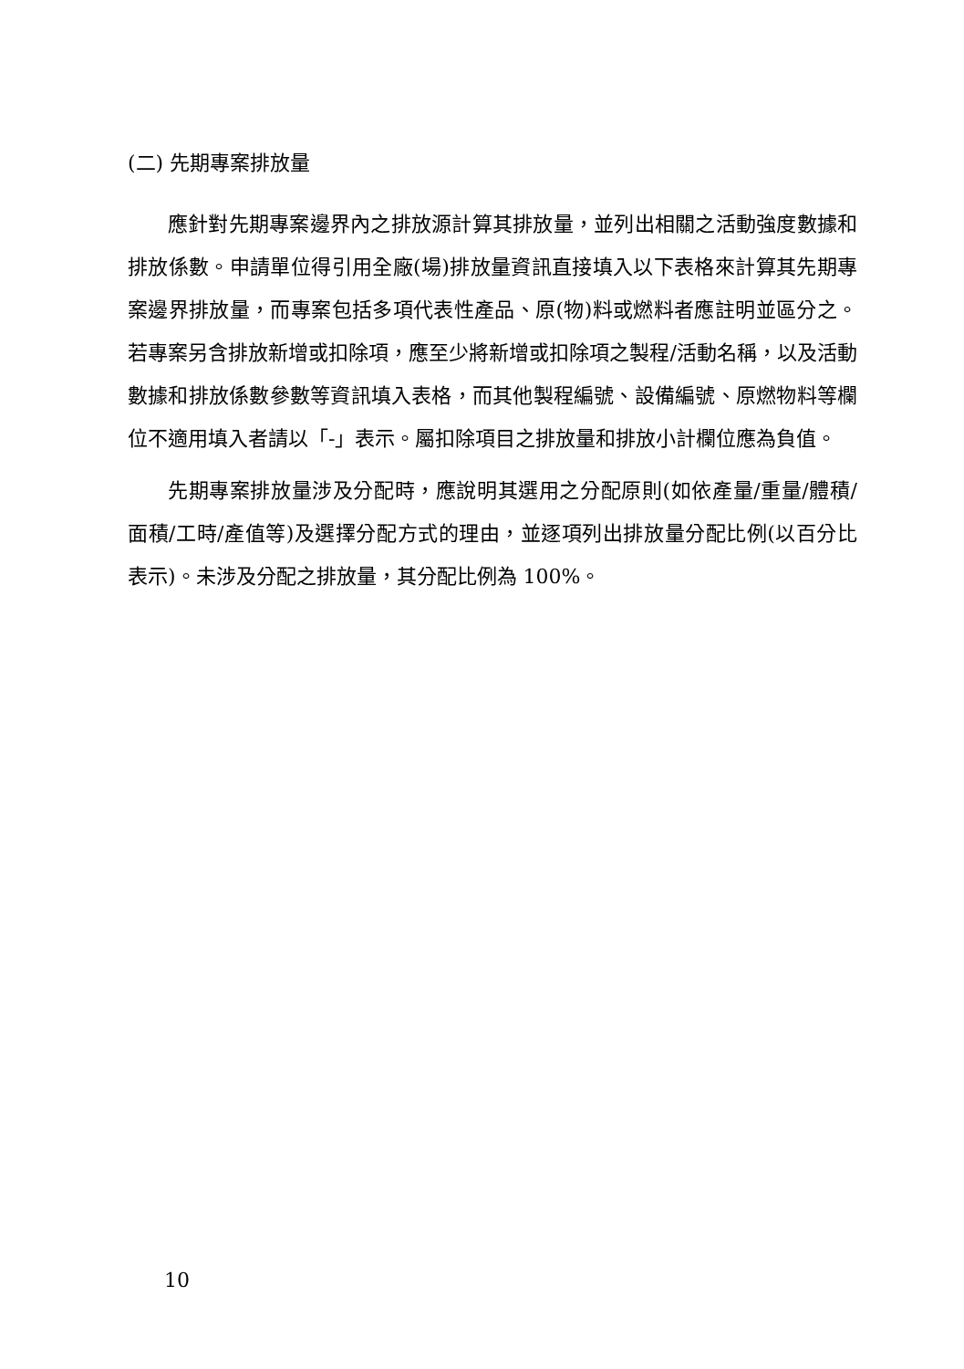(二) 先期專案排放量
應針對先期專案邊界內之排放源計算其排放量，並列出相關之活動強度數據和排放係數。申請單位得引用全廠(場)排放量資訊直接填入以下表格來計算其先期專案邊界排放量，而專案包括多項代表性產品、原(物)料或燃料者應註明並區分之。若專案另含排放新增或扣除項，應至少將新增或扣除項之製程/活動名稱，以及活動數據和排放係數參數等資訊填入表格，而其他製程編號、設備編號、原燃物料等欄位不適用填入者請以「-」表示。屬扣除項目之排放量和排放小計欄位應為負值。
先期專案排放量涉及分配時，應說明其選用之分配原則(如依產量/重量/體積/面積/工時/產值等)及選擇分配方式的理由，並逐項列出排放量分配比例(以百分比表示)。未涉及分配之排放量，其分配比例為 100%。
10